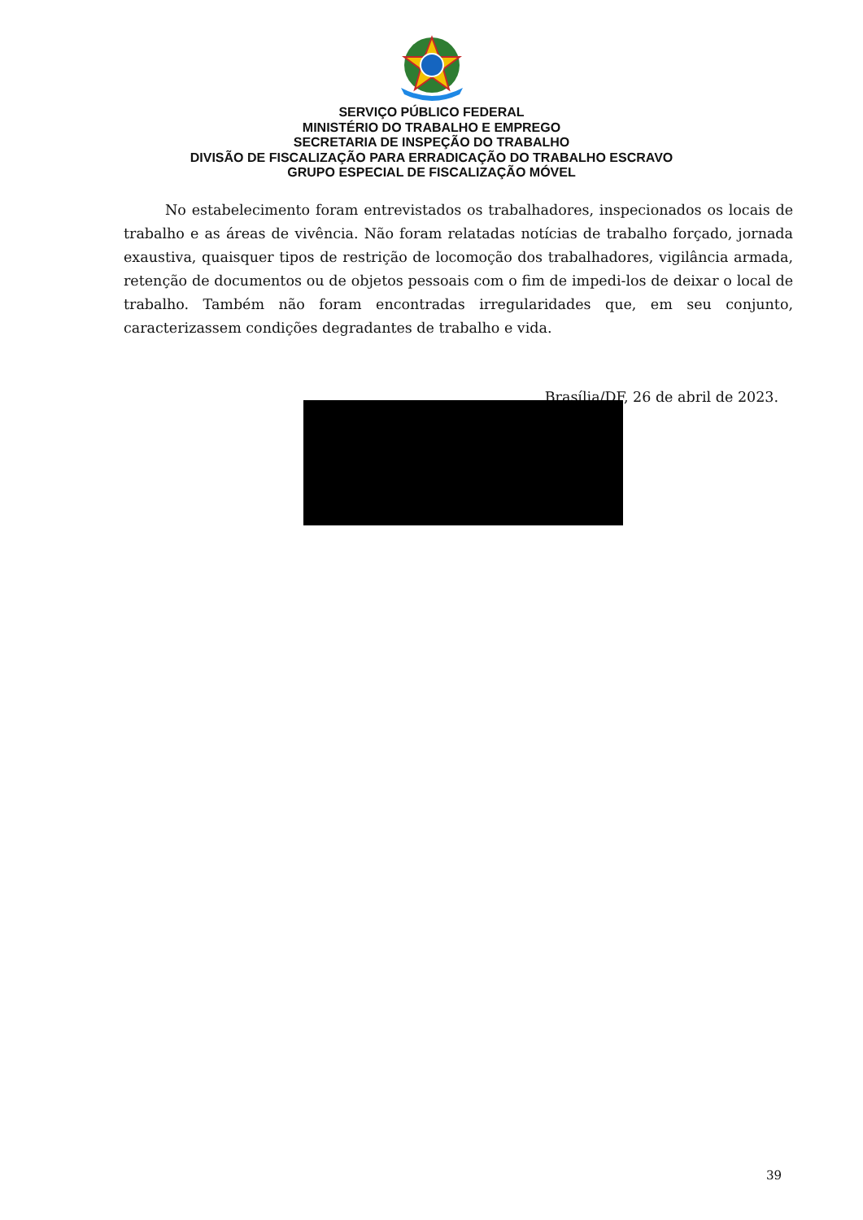SERVIÇO PÚBLICO FEDERAL
MINISTÉRIO DO TRABALHO E EMPREGO
SECRETARIA DE INSPEÇÃO DO TRABALHO
DIVISÃO DE FISCALIZAÇÃO PARA ERRADICAÇÃO DO TRABALHO ESCRAVO
GRUPO ESPECIAL DE FISCALIZAÇÃO MÓVEL
No estabelecimento foram entrevistados os trabalhadores, inspecionados os locais de trabalho e as áreas de vivência. Não foram relatadas notícias de trabalho forçado, jornada exaustiva, quaisquer tipos de restrição de locomoção dos trabalhadores, vigilância armada, retenção de documentos ou de objetos pessoais com o fim de impedi-los de deixar o local de trabalho. Também não foram encontradas irregularidades que, em seu conjunto, caracterizassem condições degradantes de trabalho e vida.
Brasília/DF, 26 de abril de 2023.
39